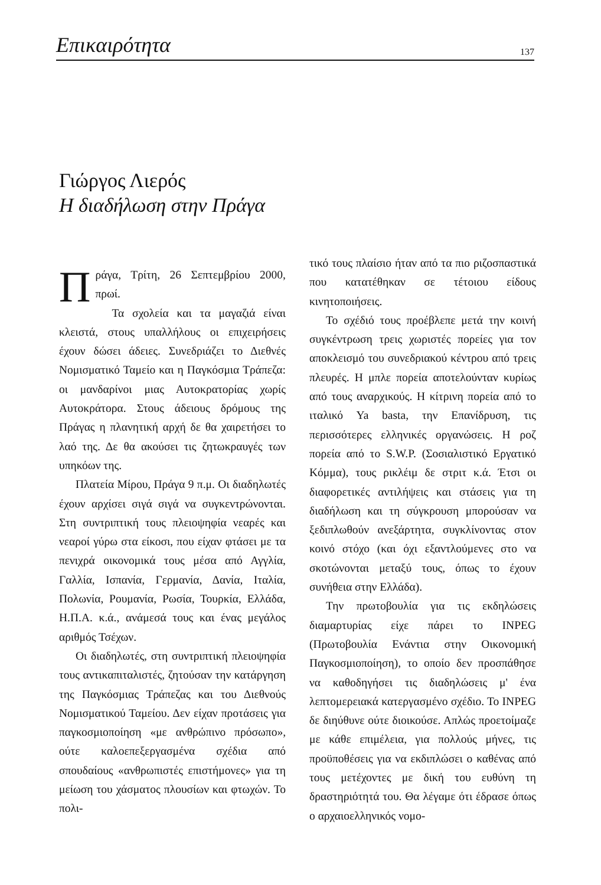Επικαιρότητα 137
Γιώργος Λιερός
Η διαδήλωση στην Πράγα
Πράγα, Τρίτη, 26 Σεπτεμβρίου 2000, πρωί.
Τα σχολεία και τα μαγαζιά είναι κλειστά, στους υπαλλήλους οι επιχειρήσεις έχουν δώσει άδειες. Συνεδριάζει το Διεθνές Νομισματικό Ταμείο και η Παγκόσμια Τράπεζα: οι μανδαρίνοι μιας Αυτοκρατορίας χωρίς Αυτοκράτορα. Στους άδειους δρόμους της Πράγας η πλανητική αρχή δε θα χαιρετήσει το λαό της. Δε θα ακούσει τις ζητωκραυγές των υπηκόων της.
Πλατεία Μίρου, Πράγα 9 π.μ. Οι διαδηλωτές έχουν αρχίσει σιγά σιγά να συγκεντρώνονται. Στη συντριπτική τους πλειοψηφία νεαρές και νεαροί γύρω στα είκοσι, που είχαν φτάσει με τα πενιχρά οικονομικά τους μέσα από Αγγλία, Γαλλία, Ισπανία, Γερμανία, Δανία, Ιταλία, Πολωνία, Ρουμανία, Ρωσία, Τουρκία, Ελλάδα, Η.Π.Α. κ.ά., ανάμεσά τους και ένας μεγάλος αριθμός Τσέχων.
Οι διαδηλωτές, στη συντριπτική πλειοψηφία τους αντικαπιταλιστές, ζητούσαν την κατάργηση της Παγκόσμιας Τράπεζας και του Διεθνούς Νομισματικού Ταμείου. Δεν είχαν προτάσεις για παγκοσμιοποίηση «με ανθρώπινο πρόσωπο», ούτε καλοεπεξεργασμένα σχέδια από σπουδαίους «ανθρωπιστές επιστήμονες» για τη μείωση του χάσματος πλουσίων και φτωχών. Το πολι-
τικό τους πλαίσιο ήταν από τα πιο ριζοσπαστικά που κατατέθηκαν σε τέτοιου είδους κινητοποιήσεις.
Το σχέδιό τους προέβλεπε μετά την κοινή συγκέντρωση τρεις χωριστές πορείες για τον αποκλεισμό του συνεδριακού κέντρου από τρεις πλευρές. Η μπλε πορεία αποτελούνταν κυρίως από τους αναρχικούς. Η κίτρινη πορεία από το ιταλικό Ya basta, την Επανίδρυση, τις περισσότερες ελληνικές οργανώσεις. Η ροζ πορεία από το S.W.P. (Σοσιαλιστικό Εργατικό Κόμμα), τους ρικλέιμ δε στριτ κ.ά. Έτσι οι διαφορετικές αντιλήψεις και στάσεις για τη διαδήλωση και τη σύγκρουση μπορούσαν να ξεδιπλωθούν ανεξάρτητα, συγκλίνοντας στον κοινό στόχο (και όχι εξαντλούμενες στο να σκοτώνονται μεταξύ τους, όπως το έχουν συνήθεια στην Ελλάδα).
Την πρωτοβουλία για τις εκδηλώσεις διαμαρτυρίας είχε πάρει το INPEG (Πρωτοβουλία Ενάντια στην Οικονομική Παγκοσμιοποίηση), το οποίο δεν προσπάθησε να καθοδηγήσει τις διαδηλώσεις μ' ένα λεπτομερειακά κατεργασμένο σχέδιο. Το INPEG δε διηύθυνε ούτε διοικούσε. Απλώς προετοίμαζε με κάθε επιμέλεια, για πολλούς μήνες, τις προϋποθέσεις για να εκδιπλώσει ο καθένας από τους μετέχοντες με δική του ευθύνη τη δραστηριότητά του. Θα λέγαμε ότι έδρασε όπως ο αρχαιοελληνικός νομο-